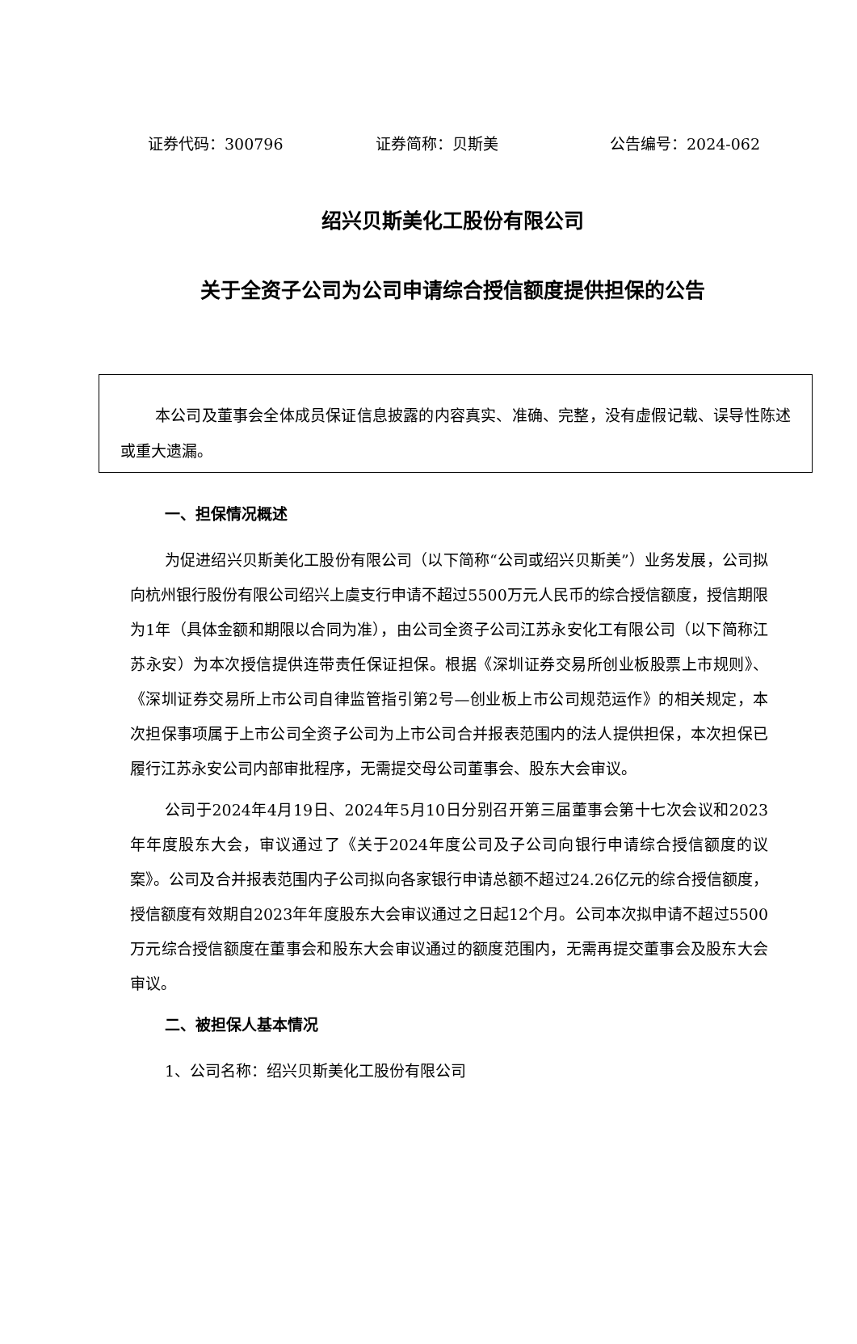证券代码：300796 证券简称：贝斯美 公告编号：2024-062
绍兴贝斯美化工股份有限公司
关于全资子公司为公司申请综合授信额度提供担保的公告
本公司及董事会全体成员保证信息披露的内容真实、准确、完整，没有虚假记载、误导性陈述或重大遗漏。
一、担保情况概述
为促进绍兴贝斯美化工股份有限公司（以下简称“公司或绍兴贝斯美”）业务发展，公司拟向杭州银行股份有限公司绍兴上虞支行申请不超过5500万元人民币的综合授信额度，授信期限为1年（具体金额和期限以合同为准），由公司全资子公司江苏永安化工有限公司（以下简称江苏永安）为本次授信提供连带责任保证担保。根据《深圳证券交易所创业板股票上市规则》、《深圳证券交易所上市公司自律监管指引第2号—创业板上市公司规范运作》的相关规定，本次担保事项属于上市公司全资子公司为上市公司合并报表范围内的法人提供担保，本次担保已履行江苏永安公司内部审批程序，无需提交母公司董事会、股东大会审议。
公司于2024年4月19日、2024年5月10日分别召开第三届董事会第十七次会议和2023年年度股东大会，审议通过了《关于2024年度公司及子公司向银行申请综合授信额度的议案》。公司及合并报表范围内子公司拟向各家银行申请总额不超过24.26亿元的综合授信额度，授信额度有效期自2023年年度股东大会审议通过之日起12个月。公司本次拟申请不超过5500万元综合授信额度在董事会和股东大会审议通过的额度范围内，无需再提交董事会及股东大会审议。
二、被担保人基本情况
1、公司名称：绍兴贝斯美化工股份有限公司